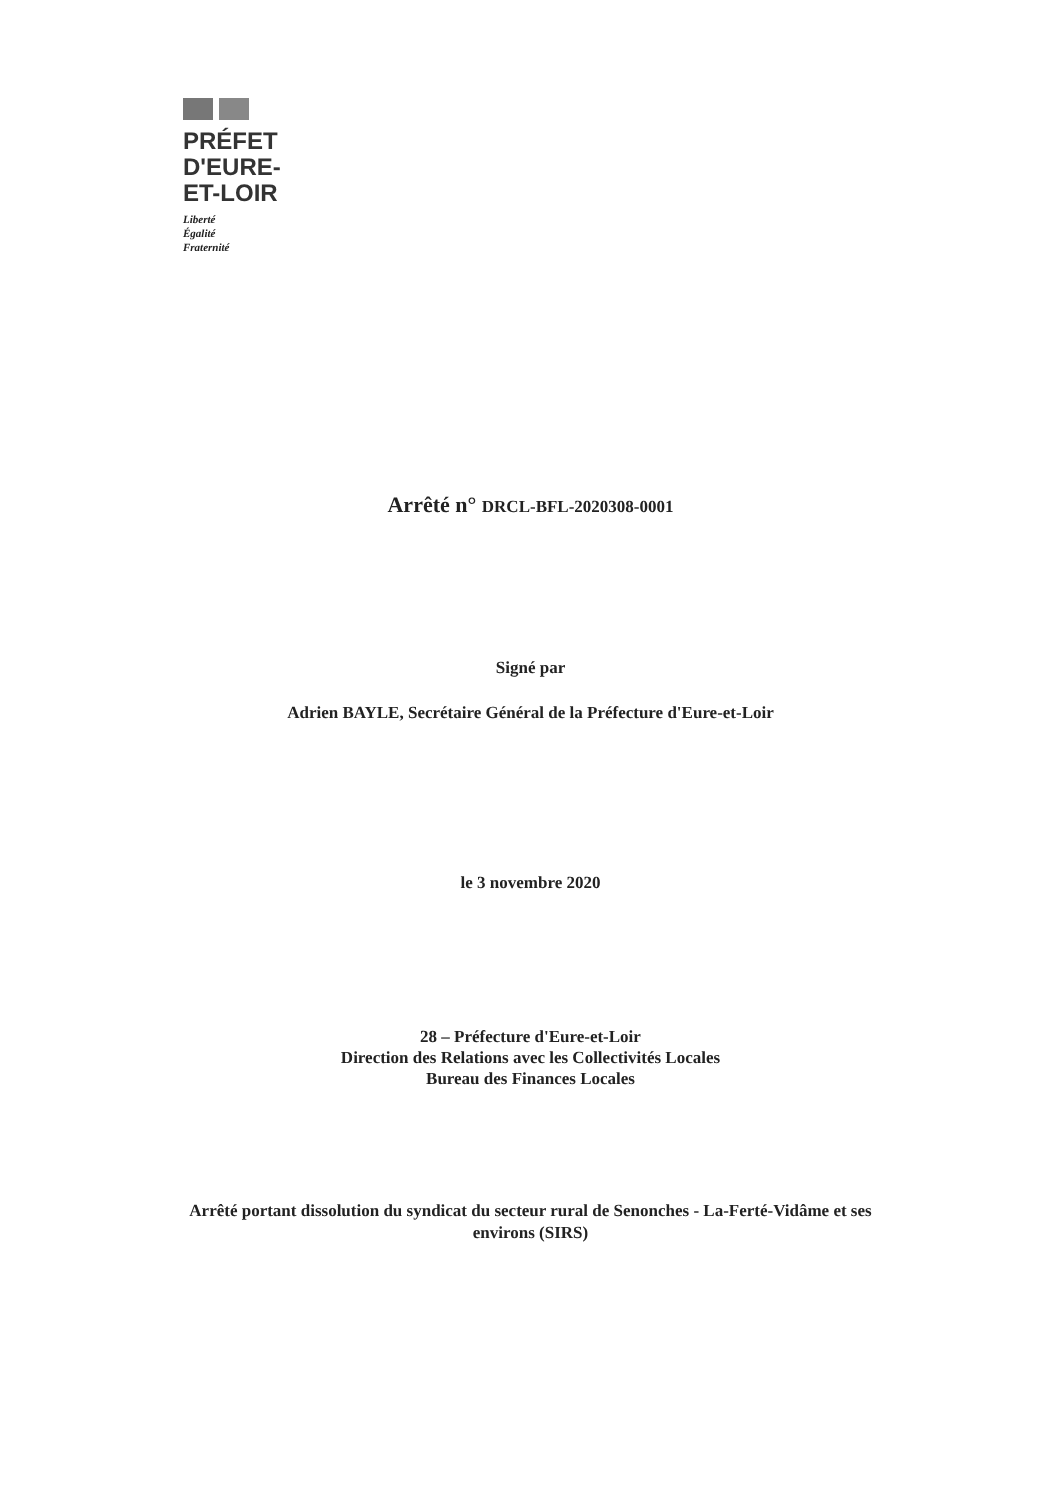PRÉFET
D'EURE-
ET-LOIR
Liberté
Égalité
Fraternité
Arrêté n° DRCL-BFL-2020308-0001
Signé par
Adrien BAYLE, Secrétaire Général de la Préfecture d'Eure-et-Loir
le 3 novembre 2020
28 – Préfecture d'Eure-et-Loir
Direction des Relations avec les Collectivités Locales
Bureau des Finances Locales
Arrêté portant dissolution du syndicat du secteur rural de Senonches - La-Ferté-Vidâme et ses
environs (SIRS)